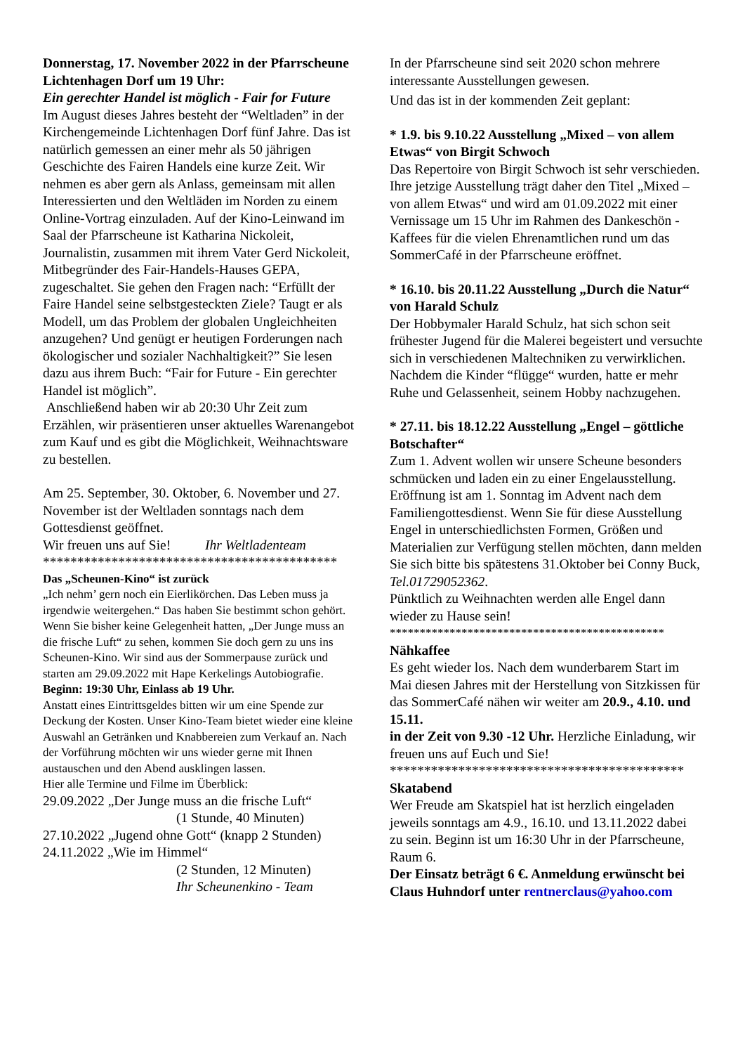Donnerstag, 17. November 2022 in der Pfarrscheune Lichtenhagen Dorf um 19 Uhr:
Ein gerechter Handel ist möglich - Fair for Future
Im August dieses Jahres besteht der “Weltladen” in der Kirchengemeinde Lichtenhagen Dorf fünf Jahre. Das ist natürlich gemessen an einer mehr als 50 jährigen Geschichte des Fairen Handels eine kurze Zeit. Wir nehmen es aber gern als Anlass, gemeinsam mit allen Interessierten und den Weltläden im Norden zu einem Online-Vortrag einzuladen. Auf der Kino-Leinwand im Saal der Pfarrscheune ist Katharina Nickoleit, Journalistin, zusammen mit ihrem Vater Gerd Nickoleit, Mitbegründer des Fair-Handels-Hauses GEPA, zugeschaltet. Sie gehen den Fragen nach: “Erfüllt der Faire Handel seine selbstgesteckten Ziele? Taugt er als Modell, um das Problem der globalen Ungleichheiten anzugehen? Und genügt er heutigen Forderungen nach ökologischer und sozialer Nachhaltigkeit?” Sie lesen dazu aus ihrem Buch: “Fair for Future - Ein gerechter Handel ist möglich”.
Anschließend haben wir ab 20:30 Uhr Zeit zum Erzählen, wir präsentieren unser aktuelles Warenangebot zum Kauf und es gibt die Möglichkeit, Weihnachtsware zu bestellen.
Am 25. September, 30. Oktober, 6. November und 27. November ist der Weltladen sonntags nach dem Gottesdienst geöffnet.
Wir freuen uns auf Sie! Ihr Weltladenteam
*******************************************
Das „Scheunen-Kino“ ist zurück
„Ich nehm’ gern noch ein Eierlikörchen. Das Leben muss ja irgendwie weitergehen.“ Das haben Sie bestimmt schon gehört. Wenn Sie bisher keine Gelegenheit hatten, „Der Junge muss an die frische Luft“ zu sehen, kommen Sie doch gern zu uns ins Scheunen-Kino. Wir sind aus der Sommerpause zurück und starten am 29.09.2022 mit Hape Kerkelings Autobiografie.
Beginn: 19:30 Uhr, Einlass ab 19 Uhr.
Anstatt eines Eintrittsgeldes bitten wir um eine Spende zur Deckung der Kosten. Unser Kino-Team bietet wieder eine kleine Auswahl an Getränken und Knabbereien zum Verkauf an. Nach der Vorführung möchten wir uns wieder gerne mit Ihnen austauschen und den Abend ausklingen lassen.
Hier alle Termine und Filme im Überblick:
29.09.2022 „Der Junge muss an die frische Luft“
(1 Stunde, 40 Minuten)
27.10.2022 „Jugend ohne Gott“ (knapp 2 Stunden)
24.11.2022 „Wie im Himmel“
(2 Stunden, 12 Minuten)
Ihr Scheunenkino - Team
In der Pfarrscheune sind seit 2020 schon mehrere interessante Ausstellungen gewesen.
Und das ist in der kommenden Zeit geplant:
* 1.9. bis 9.10.22 Ausstellung „Mixed – von allem Etwas“ von Birgit Schwoch
Das Repertoire von Birgit Schwoch ist sehr verschieden. Ihre jetzige Ausstellung trägt daher den Titel „Mixed – von allem Etwas“ und wird am 01.09.2022 mit einer Vernissage um 15 Uhr im Rahmen des Dankeschön - Kaffees für die vielen Ehrenamtlichen rund um das SommerCafé in der Pfarrscheune eröffnet.
* 16.10. bis 20.11.22 Ausstellung „Durch die Natur“ von Harald Schulz
Der Hobbymaler Harald Schulz, hat sich schon seit frühester Jugend für die Malerei begeistert und versuchte sich in verschiedenen Maltechniken zu verwirklichen. Nachdem die Kinder “flügge“ wurden, hatte er mehr Ruhe und Gelassenheit, seinem Hobby nachzugehen.
* 27.11. bis 18.12.22 Ausstellung „Engel – göttliche Botschafter“
Zum 1. Advent wollen wir unsere Scheune besonders schmücken und laden ein zu einer Engelausstellung. Eröffnung ist am 1. Sonntag im Advent nach dem Familiengottesdienst. Wenn Sie für diese Ausstellung Engel in unterschiedlichsten Formen, Größen und Materialien zur Verfügung stellen möchten, dann melden Sie sich bitte bis spätestens 31.Oktober bei Conny Buck, Tel.01729052362.
Pünktlich zu Weihnachten werden alle Engel dann wieder zu Hause sein!
**********************************************
Nähkaffee
Es geht wieder los. Nach dem wunderbarem Start im Mai diesen Jahres mit der Herstellung von Sitzkissen für das SommerCafé nähen wir weiter am 20.9., 4.10. und 15.11.
in der Zeit von 9.30 -12 Uhr. Herzliche Einladung, wir freuen uns auf Euch und Sie!
*******************************************
Skatabend
Wer Freude am Skatspiel hat ist herzlich eingeladen jeweils sonntags am 4.9., 16.10. und 13.11.2022 dabei zu sein. Beginn ist um 16:30 Uhr in der Pfarrscheune, Raum 6.
Der Einsatz beträgt 6 €. Anmeldung erwünscht bei Claus Huhndorf unter rentnerclaus@yahoo.com